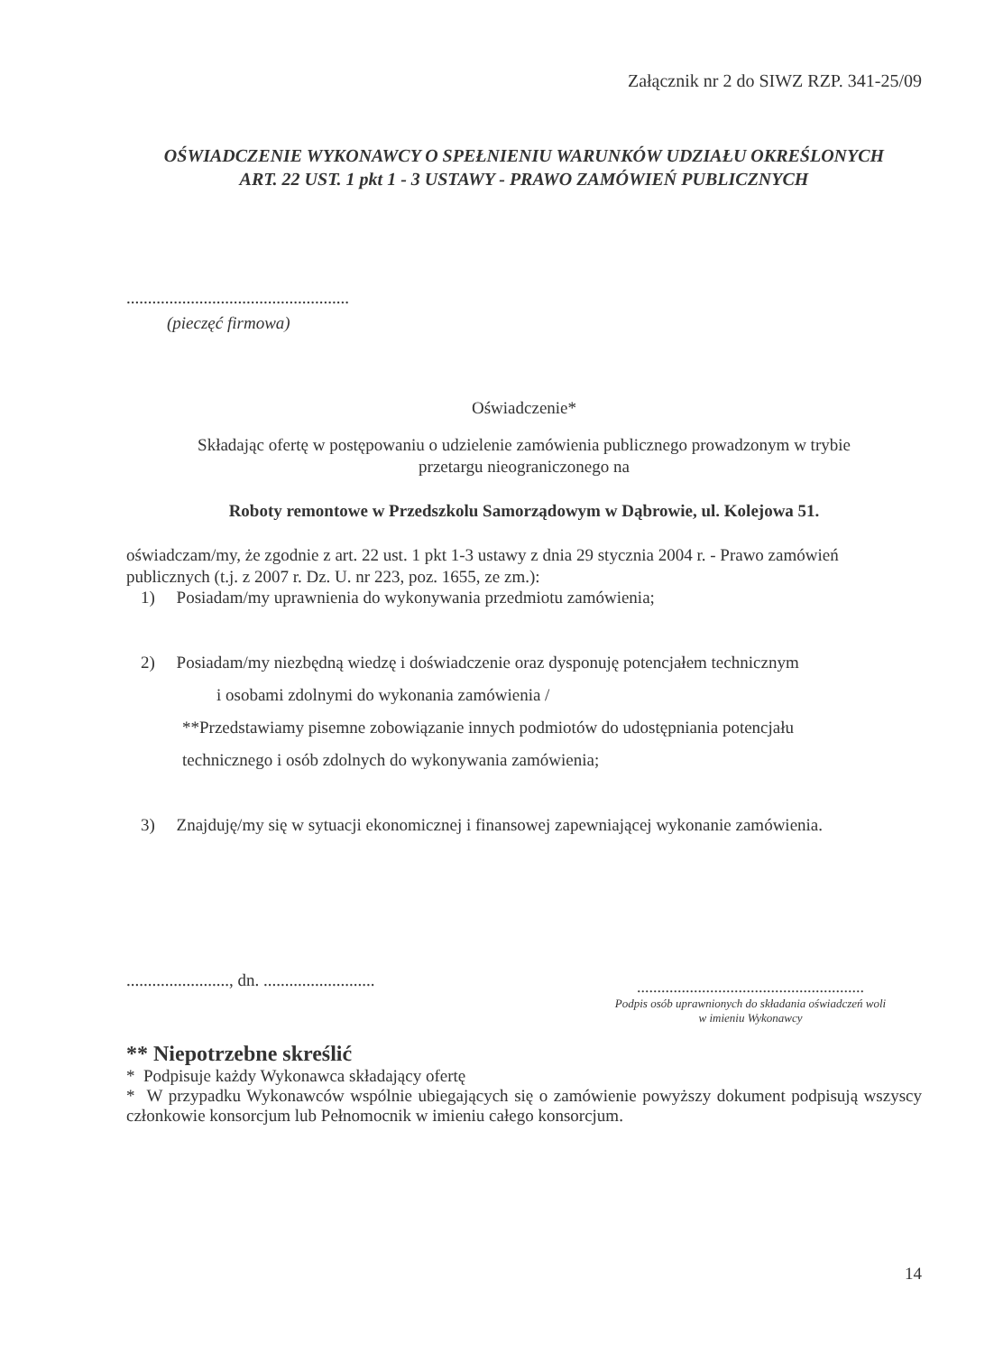Załącznik nr 2 do SIWZ RZP. 341-25/09
OŚWIADCZENIE WYKONAWCY O SPEŁNIENIU WARUNKÓW UDZIAŁU OKREŚLONYCH
ART. 22 UST. 1 pkt 1 - 3 USTAWY - PRAWO ZAMÓWIEŃ PUBLICZNYCH
....................................................
(pieczęć firmowa)
Oświadczenie*
Składając ofertę w postępowaniu o udzielenie zamówienia publicznego prowadzonym w trybie
przetargu nieograniczonego na
Roboty remontowe w Przedszkolu Samorządowym w Dąbrowie, ul. Kolejowa 51.
oświadczam/my, że zgodnie z art. 22 ust. 1 pkt 1-3 ustawy z dnia 29 stycznia 2004 r. - Prawo zamówień publicznych (t.j. z 2007 r. Dz. U. nr 223, poz. 1655, ze zm.):
1) Posiadam/my uprawnienia do wykonywania przedmiotu zamówienia;
2) Posiadam/my niezbędną wiedzę i doświadczenie oraz dysponuję potencjałem technicznym
i osobami zdolnymi do wykonania zamówienia /
**Przedstawiamy pisemne zobowiązanie innych podmiotów do udostępniania potencjału
technicznego i osób zdolnych do wykonywania zamówienia;
3) Znajduję/my się w sytuacji ekonomicznej i finansowej zapewniającej wykonanie zamówienia.
........................, dn. ..........................
........................................................
Podpis osób uprawnionych do składania oświadczeń woli
w imieniu Wykonawcy
** Niepotrzebne skreślić
* Podpisuje każdy Wykonawca składający ofertę
* W przypadku Wykonawców wspólnie ubiegających się o zamówienie powyższy dokument podpisują wszyscy członkowie konsorcjum lub Pełnomocnik w imieniu całego konsorcjum.
14